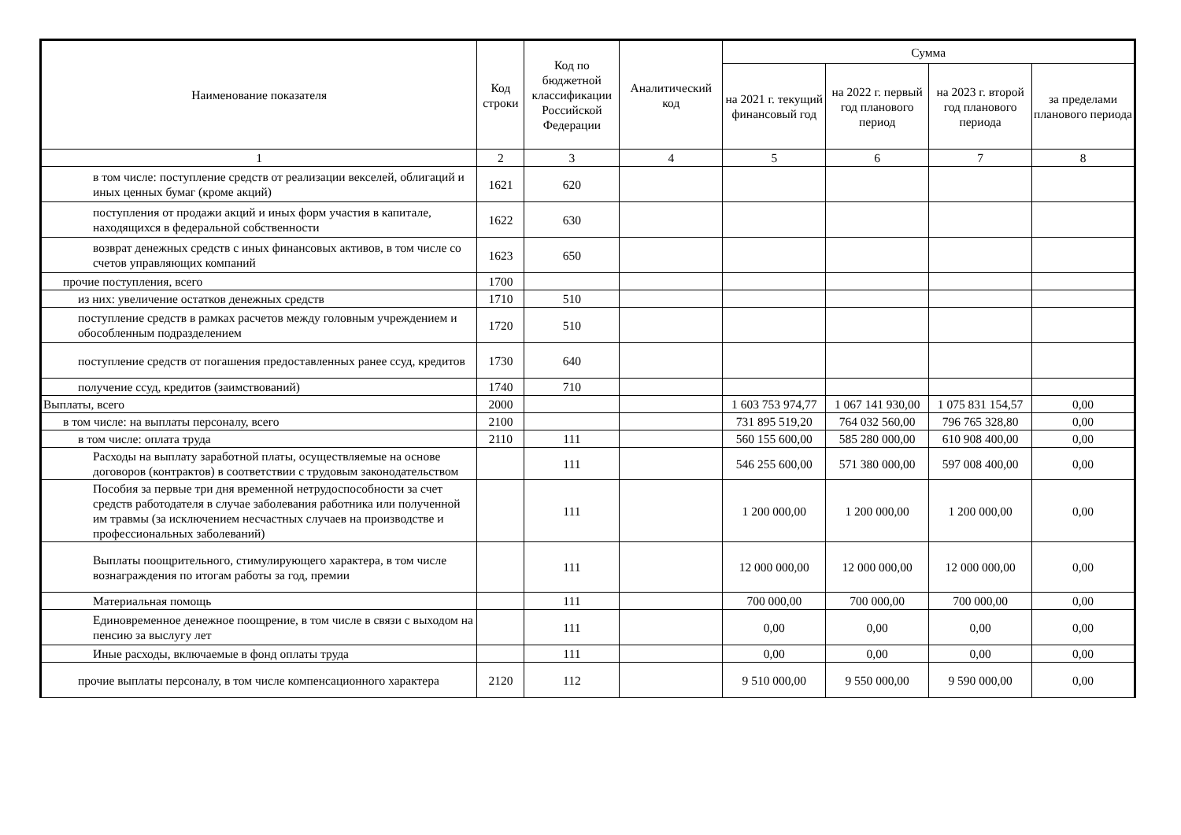| Наименование показателя | Код строки | Код по бюджетной классификации Российской Федерации | Аналитический код | Сумма | | | |
| --- | --- | --- | --- | --- | --- | --- | --- |
| | | | | на 2021 г. текущий финансовый год | на 2022 г. первый год планового период | на 2023 г. второй год планового периода | за пределами планового периода |
| 1 | 2 | 3 | 4 | 5 | 6 | 7 | 8 |
| в том числе: поступление средств от реализации векселей, облигаций и иных ценных бумаг (кроме акций) | 1621 | 620 | | | | | |
| поступления от продажи акций и иных форм участия в капитале, находящихся в федеральной собственности | 1622 | 630 | | | | | |
| возврат денежных средств с иных финансовых активов, в том числе со счетов управляющих компаний | 1623 | 650 | | | | | |
| прочие поступления, всего | 1700 | | | | | | |
| из них: увеличение остатков денежных средств | 1710 | 510 | | | | | |
| поступление средств в рамках расчетов между головным учреждением и обособленным подразделением | 1720 | 510 | | | | | |
| поступление средств от погашения предоставленных ранее ссуд, кредитов | 1730 | 640 | | | | | |
| получение ссуд, кредитов (заимствований) | 1740 | 710 | | | | | |
| Выплаты, всего | 2000 | | | 1 603 753 974,77 | 1 067 141 930,00 | 1 075 831 154,57 | 0,00 |
| в том числе: на выплаты персоналу, всего | 2100 | | | 731 895 519,20 | 764 032 560,00 | 796 765 328,80 | 0,00 |
| в том числе: оплата труда | 2110 | 111 | | 560 155 600,00 | 585 280 000,00 | 610 908 400,00 | 0,00 |
| Расходы на выплату заработной платы, осуществляемые на основе договоров (контрактов) в соответствии с трудовым законодательством | | 111 | | 546 255 600,00 | 571 380 000,00 | 597 008 400,00 | 0,00 |
| Пособия за первые три дня временной нетрудоспособности за счет средств работодателя в случае заболевания работника или полученной им травмы (за исключением несчастных случаев на производстве и профессиональных заболеваний) | | 111 | | 1 200 000,00 | 1 200 000,00 | 1 200 000,00 | 0,00 |
| Выплаты поощрительного, стимулирующего характера, в том числе вознаграждения по итогам работы за год, премии | | 111 | | 12 000 000,00 | 12 000 000,00 | 12 000 000,00 | 0,00 |
| Материальная помощь | | 111 | | 700 000,00 | 700 000,00 | 700 000,00 | 0,00 |
| Единовременное денежное поощрение, в том числе в связи с выходом на пенсию за выслугу лет | | 111 | | 0,00 | 0,00 | 0,00 | 0,00 |
| Иные расходы, включаемые в фонд оплаты труда | | 111 | | 0,00 | 0,00 | 0,00 | 0,00 |
| прочие выплаты персоналу, в том числе компенсационного характера | 2120 | 112 | | 9 510 000,00 | 9 550 000,00 | 9 590 000,00 | 0,00 |